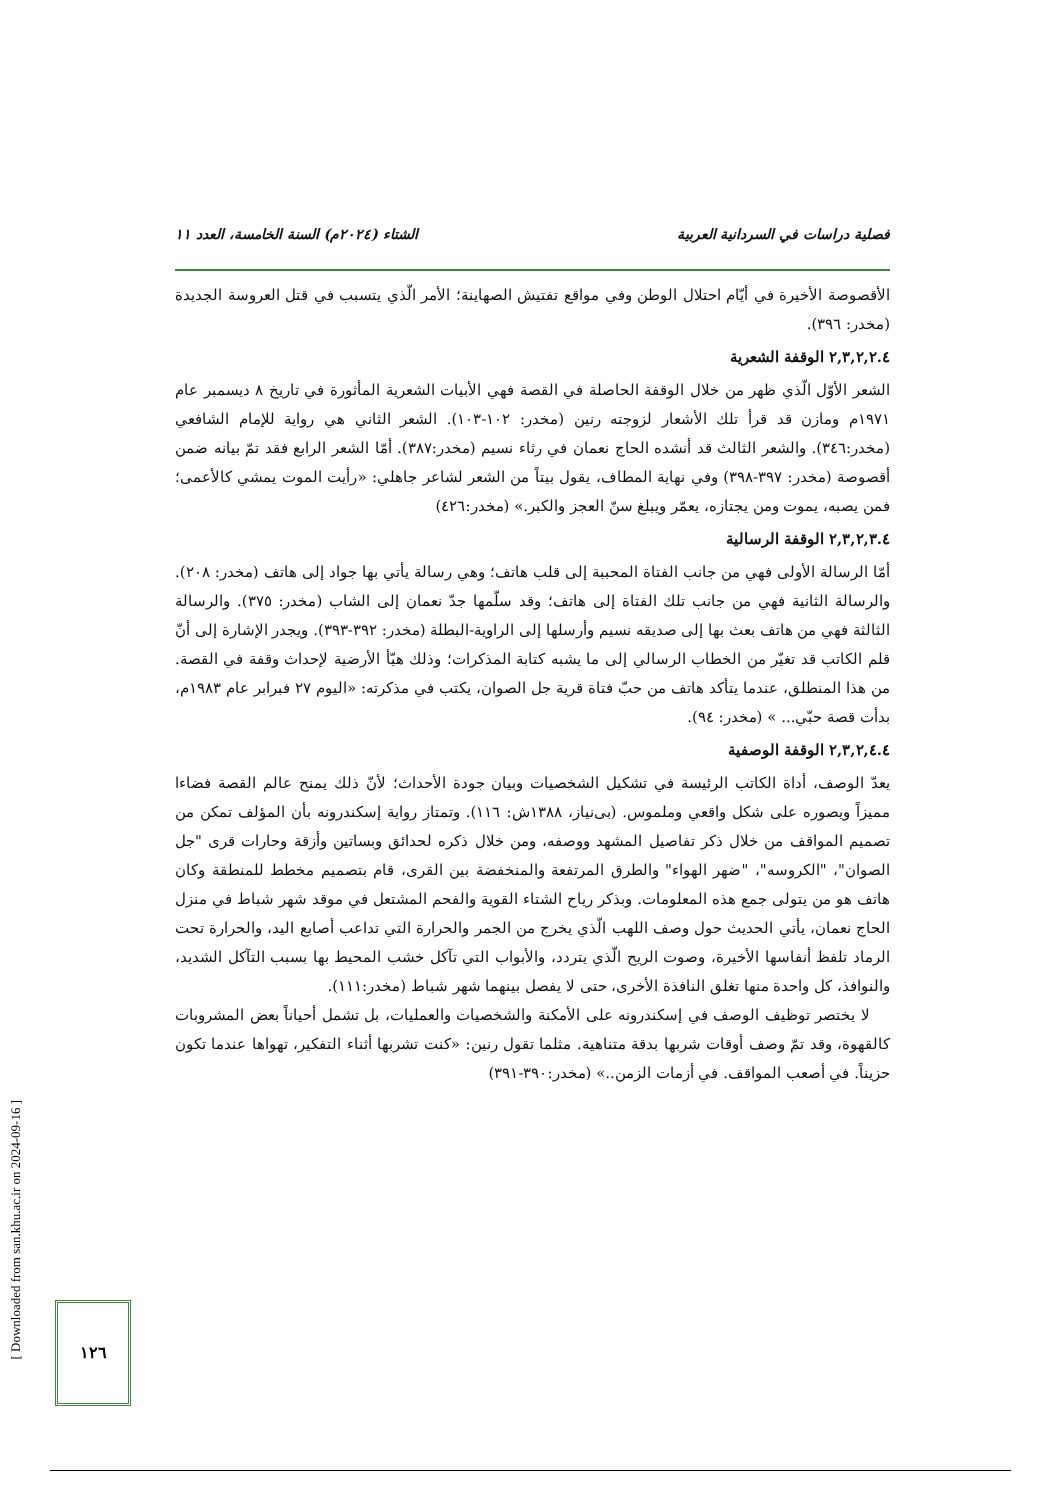فصلية دراسات في السردانية العربية الشتاء (٢٠٢٤م) السنة الخامسة، العدد ١١
الأقصوصة الأخيرة في أيّام احتلال الوطن وفي مواقع تفتيش الصهاينة؛ الأمر الّذي يتسبب في قتل العروسة الجديدة (مخدر: ٣٩٦).
٢,٣,٢,٢.٤ الوقفة الشعرية
الشعر الأوّل الّذي ظهر من خلال الوقفة الحاصلة في القصة فهي الأبيات الشعرية المأثورة في تاريخ ٨ ديسمبر عام ١٩٧١م ومازن قد قرأ تلك الأشعار لزوجته رنين (مخدر: ١٠٢-١٠٣). الشعر الثاني هي رواية للإمام الشافعي (مخدر:٣٤٦). والشعر الثالث قد أنشده الحاج نعمان في رثاء نسيم (مخدر:٣٨٧). أمّا الشعر الرابع فقد تمّ بيانه ضمن أقصوصة (مخدر: ٣٩٧-٣٩٨) وفي نهاية المطاف، يقول بيتاً من الشعر لشاعر جاهلي: «رأيت الموت يمشي كالأعمى؛ فمن يصبه، يموت ومن يجتازه، يعمّر ويبلغ سنّ العجز والكبر.» (مخدر:٤٢٦)
٢,٣,٢,٣.٤ الوقفة الرسالية
أمّا الرسالة الأولى فهي من جانب الفتاة المحببة إلى قلب هاتف؛ وهي رسالة يأتي بها جواد إلى هاتف (مخدر: ٢٠٨). والرسالة الثانية فهي من جانب تلك الفتاة إلى هاتف؛ وقد سلّمها جدّ نعمان إلى الشاب (مخدر: ٣٧٥). والرسالة الثالثة فهي من هاتف بعث بها إلى صديقه نسيم وأرسلها إلى الراوية-البطلة (مخدر: ٣٩٢-٣٩٣). ويجدر الإشارة إلى أنّ قلم الكاتب قد تغيّر من الخطاب الرسالي إلى ما يشبه كتابة المذكرات؛ وذلك هيّأ الأرضية لإحداث وقفة في القصة. من هذا المنطلق، عندما يتأكد هاتف من حبّ فتاة قرية جل الصوان، يكتب في مذكرته: «اليوم ٢٧ فبرابر عام ١٩٨٣م، بدأت قصة حبّي... » (مخدر: ٩٤).
٢,٣,٢,٤.٤ الوقفة الوصفية
يعدّ الوصف، أداة الكاتب الرئيسة في تشكيل الشخصيات وبيان جودة الأحداث؛ لأنّ ذلك يمنح عالم القصة فضاءا مميزاً ويصوره على شكل واقعي وملموس. (بی‌نیاز، ١٣٨٨ش: ١١٦). وتمتاز رواية إسكندرونه بأن المؤلف تمكن من تصميم المواقف من خلال ذكر تفاصيل المشهد ووصفه، ومن خلال ذكره لحدائق وبساتين وأزقة وحارات قرى "جل الصوان"، "الكروسه"، "ضهر الهواء" والطرق المرتفعة والمنخفضة بين القرى، قام بتصميم مخطط للمنطقة وكان هاتف هو من يتولى جمع هذه المعلومات. وبذكر رياح الشتاء القوية والفحم المشتعل في موقد شهر شباط في منزل الحاج نعمان، يأتي الحديث حول وصف اللهب الّذي يخرج من الجمر والحرارة التي تداعب أصابع اليد، والحرارة تحت الرماد تلفظ أنفاسها الأخيرة، وصوت الريح الّذي يتردد، والأبواب التي تآكل خشب المحيط بها بسبب التآكل الشديد، والنوافذ، كل واحدة منها تغلق النافذة الأخرى، حتى لا يفصل بينهما شهر شباط (مخدر:١١١).
لا يختصر توظيف الوصف في إسكندرونه على الأمكنة والشخصيات والعمليات، بل تشمل أحياناً بعض المشروبات كالقهوة، وقد تمّ وصف أوقات شربها بدقة متناهية. مثلما تقول رنين: «كنت تشربها أثناء التفكير، تهواها عندما تكون حزيناً. في أصعب المواقف. في أزمات الزمن..» (مخدر:٣٩٠-٣٩١)
[ Downloaded from san.khu.ac.ir on 2024-09-16 ]
١٢٦